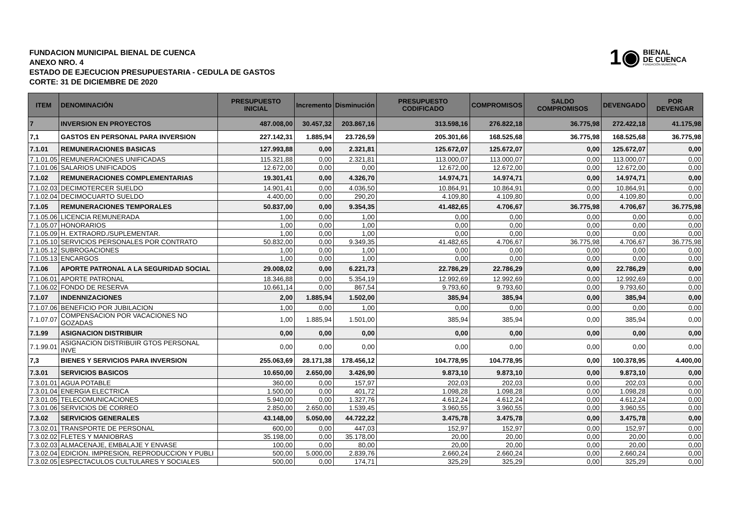FUNDACION MUNICIPAL BIENAL DE CUENCA
ANEXO NRO. 4
ESTADO DE EJECUCION PRESUPUESTARIA - CEDULA DE GASTOS
CORTE: 31 DE DICIEMBRE DE 2020
1◉
BIENAL
DE CUENCA
FUNDACIÓN MUNICIPAL
| ITEM | DENOMINACIÓN | PRESUPUESTO INICIAL | Incremento | Disminución | PRESUPUESTO CODIFICADO | COMPROMISOS | SALDO COMPROMISOS | DEVENGADO | POR DEVENGAR |
| --- | --- | --- | --- | --- | --- | --- | --- | --- | --- |
| 7 | INVERSION EN PROYECTOS | 487.008,00 | 30.457,32 | 203.867,16 | 313.598,16 | 276.822,18 | 36.775,98 | 272.422,18 | 41.175,98 |
| 7,1 | GASTOS EN PERSONAL PARA INVERSION | 227.142,31 | 1.885,94 | 23.726,59 | 205.301,66 | 168.525,68 | 36.775,98 | 168.525,68 | 36.775,98 |
| 7.1.01 | REMUNERACIONES BASICAS | 127.993,88 | 0,00 | 2.321,81 | 125.672,07 | 125.672,07 | 0,00 | 125.672,07 | 0,00 |
| 7.1.01.05 | REMUNERACIONES UNIFICADAS | 115.321,88 | 0,00 | 2.321,81 | 113.000,07 | 113.000,07 | 0,00 | 113.000,07 | 0,00 |
| 7.1.01.06 | SALARIOS UNIFICADOS | 12.672,00 | 0,00 | 0,00 | 12.672,00 | 12.672,00 | 0,00 | 12.672,00 | 0,00 |
| 7.1.02 | REMUNERACIONES COMPLEMENTARIAS | 19.301,41 | 0,00 | 4.326,70 | 14.974,71 | 14.974,71 | 0,00 | 14.974,71 | 0,00 |
| 7.1.02.03 | DECIMOTERCER SUELDO | 14.901,41 | 0,00 | 4.036,50 | 10.864,91 | 10.864,91 | 0,00 | 10.864,91 | 0,00 |
| 7.1.02.04 | DECIMOCUARTO SUELDO | 4.400,00 | 0,00 | 290,20 | 4.109,80 | 4.109,80 | 0,00 | 4.109,80 | 0,00 |
| 7.1.05 | REMUNERACIONES TEMPORALES | 50.837,00 | 0,00 | 9.354,35 | 41.482,65 | 4.706,67 | 36.775,98 | 4.706,67 | 36.775,98 |
| 7.1.05.06 | LICENCIA REMUNERADA | 1,00 | 0,00 | 1,00 | 0,00 | 0,00 | 0,00 | 0,00 | 0,00 |
| 7.1.05.07 | HONORARIOS | 1,00 | 0,00 | 1,00 | 0,00 | 0,00 | 0,00 | 0,00 | 0,00 |
| 7.1.05.09 | H. EXTRAORD./SUPLEMENTAR. | 1,00 | 0,00 | 1,00 | 0,00 | 0,00 | 0,00 | 0,00 | 0,00 |
| 7.1.05.10 | SERVICIOS PERSONALES POR CONTRATO | 50.832,00 | 0,00 | 9.349,35 | 41.482,65 | 4.706,67 | 36.775,98 | 4.706,67 | 36.775,98 |
| 7.1.05.12 | SUBROGACIONES | 1,00 | 0,00 | 1,00 | 0,00 | 0,00 | 0,00 | 0,00 | 0,00 |
| 7.1.05.13 | ENCARGOS | 1,00 | 0,00 | 1,00 | 0,00 | 0,00 | 0,00 | 0,00 | 0,00 |
| 7.1.06 | APORTE PATRONAL A LA SEGURIDAD SOCIAL | 29.008,02 | 0,00 | 6.221,73 | 22.786,29 | 22.786,29 | 0,00 | 22.786,29 | 0,00 |
| 7.1.06.01 | APORTE PATRONAL | 18.346,88 | 0,00 | 5.354,19 | 12.992,69 | 12.992,69 | 0,00 | 12.992,69 | 0,00 |
| 7.1.06.02 | FONDO DE RESERVA | 10.661,14 | 0,00 | 867,54 | 9.793,60 | 9.793,60 | 0,00 | 9.793,60 | 0,00 |
| 7.1.07 | INDENNIZACIONES | 2,00 | 1.885,94 | 1.502,00 | 385,94 | 385,94 | 0,00 | 385,94 | 0,00 |
| 7.1.07.06 | BENEFICIO POR JUBILACION | 1,00 | 0,00 | 1,00 | 0,00 | 0,00 | 0,00 | 0,00 | 0,00 |
| 7.1.07.07 | COMPENSACION POR VACACIONES NO GOZADAS | 1,00 | 1.885,94 | 1.501,00 | 385,94 | 385,94 | 0,00 | 385,94 | 0,00 |
| 7.1.99 | ASIGNACION DISTRIBUIR | 0,00 | 0,00 | 0,00 | 0,00 | 0,00 | 0,00 | 0,00 | 0,00 |
| 7.1.99.01 | ASIGNACION DISTRIBUIR GTOS PERSONAL INVE | 0,00 | 0,00 | 0,00 | 0,00 | 0,00 | 0,00 | 0,00 | 0,00 |
| 7,3 | BIENES Y SERVICIOS PARA INVERSION | 255.063,69 | 28.171,38 | 178.456,12 | 104.778,95 | 104.778,95 | 0,00 | 100.378,95 | 4.400,00 |
| 7.3.01 | SERVICIOS BASICOS | 10.650,00 | 2.650,00 | 3.426,90 | 9.873,10 | 9.873,10 | 0,00 | 9.873,10 | 0,00 |
| 7.3.01.01 | AGUA POTABLE | 360,00 | 0,00 | 157,97 | 202,03 | 202,03 | 0,00 | 202,03 | 0,00 |
| 7.3.01.04 | ENERGIA ELECTRICA | 1.500,00 | 0,00 | 401,72 | 1.098,28 | 1.098,28 | 0,00 | 1.098,28 | 0,00 |
| 7.3.01.05 | TELECOMUNICACIONES | 5.940,00 | 0,00 | 1.327,76 | 4.612,24 | 4.612,24 | 0,00 | 4.612,24 | 0,00 |
| 7.3.01.06 | SERVICIOS DE CORREO | 2.850,00 | 2.650,00 | 1.539,45 | 3.960,55 | 3.960,55 | 0,00 | 3.960,55 | 0,00 |
| 7.3.02 | SERVICIOS GENERALES | 43.148,00 | 5.050,00 | 44.722,22 | 3.475,78 | 3.475,78 | 0,00 | 3.475,78 | 0,00 |
| 7.3.02.01 | TRANSPORTE DE PERSONAL | 600,00 | 0,00 | 447,03 | 152,97 | 152,97 | 0,00 | 152,97 | 0,00 |
| 7.3.02.02 | FLETES Y MANIOBRAS | 35.198,00 | 0,00 | 35.178,00 | 20,00 | 20,00 | 0,00 | 20,00 | 0,00 |
| 7.3.02.03 | ALMACENAJE, EMBALAJE Y ENVASE | 100,00 | 0,00 | 80,00 | 20,00 | 20,00 | 0,00 | 20,00 | 0,00 |
| 7.3.02.04 | EDICION. IMPRESION, REPRODUCCION Y PUBLI | 500,00 | 5.000,00 | 2.839,76 | 2.660,24 | 2.660,24 | 0,00 | 2.660,24 | 0,00 |
| 7.3.02.05 | ESPECTACULOS CULTULARES Y SOCIALES | 500,00 | 0,00 | 174,71 | 325,29 | 325,29 | 0,00 | 325,29 | 0,00 |